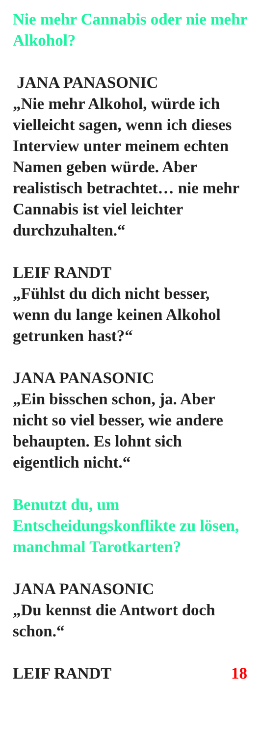Nie mehr Cannabis oder nie mehr Alkohol?
JANA PANASONIC
„Nie mehr Alkohol, würde ich vielleicht sagen, wenn ich dieses Interview unter meinem echten Namen geben würde. Aber realistisch betrachtet… nie mehr Cannabis ist viel leichter durchzuhalten.“
LEIF RANDT
„Fühlst du dich nicht besser, wenn du lange keinen Alkohol getrunken hast?“
JANA PANASONIC
„Ein bisschen schon, ja. Aber nicht so viel besser, wie andere behaupten. Es lohnt sich eigentlich nicht.“
Benutzt du, um Entscheidungskonflikte zu lösen, manchmal Tarotkarten?
JANA PANASONIC
„Du kennst die Antwort doch schon.“
LEIF RANDT 18